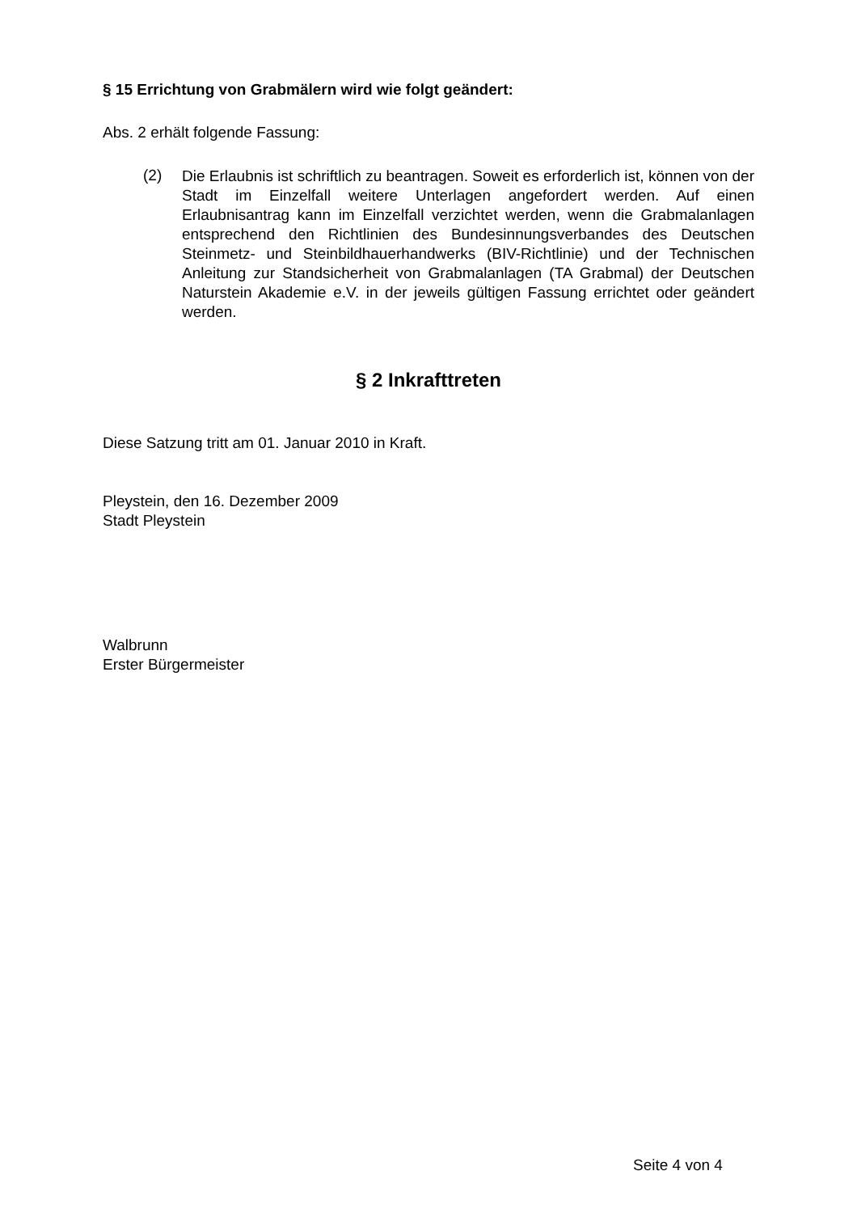§ 15 Errichtung von Grabmälern wird wie folgt geändert:
Abs. 2 erhält folgende Fassung:
(2)
Die Erlaubnis ist schriftlich zu beantragen. Soweit es erforderlich ist, können von der Stadt im Einzelfall weitere Unterlagen angefordert werden. Auf einen Erlaubnisantrag kann im Einzelfall verzichtet werden, wenn die Grabmalanlagen entsprechend den Richtlinien des Bundesinnungsverbandes des Deutschen Steinmetz- und Steinbildhauerhandwerks (BIV-Richtlinie) und der Technischen Anleitung zur Standsicherheit von Grabmalanlagen (TA Grabmal) der Deutschen Naturstein Akademie e.V. in der jeweils gültigen Fassung errichtet oder geändert werden.
§ 2 Inkrafttreten
Diese Satzung tritt am 01. Januar 2010 in Kraft.
Pleystein, den 16. Dezember 2009
Stadt Pleystein
Walbrunn
Erster Bürgermeister
Seite 4 von 4